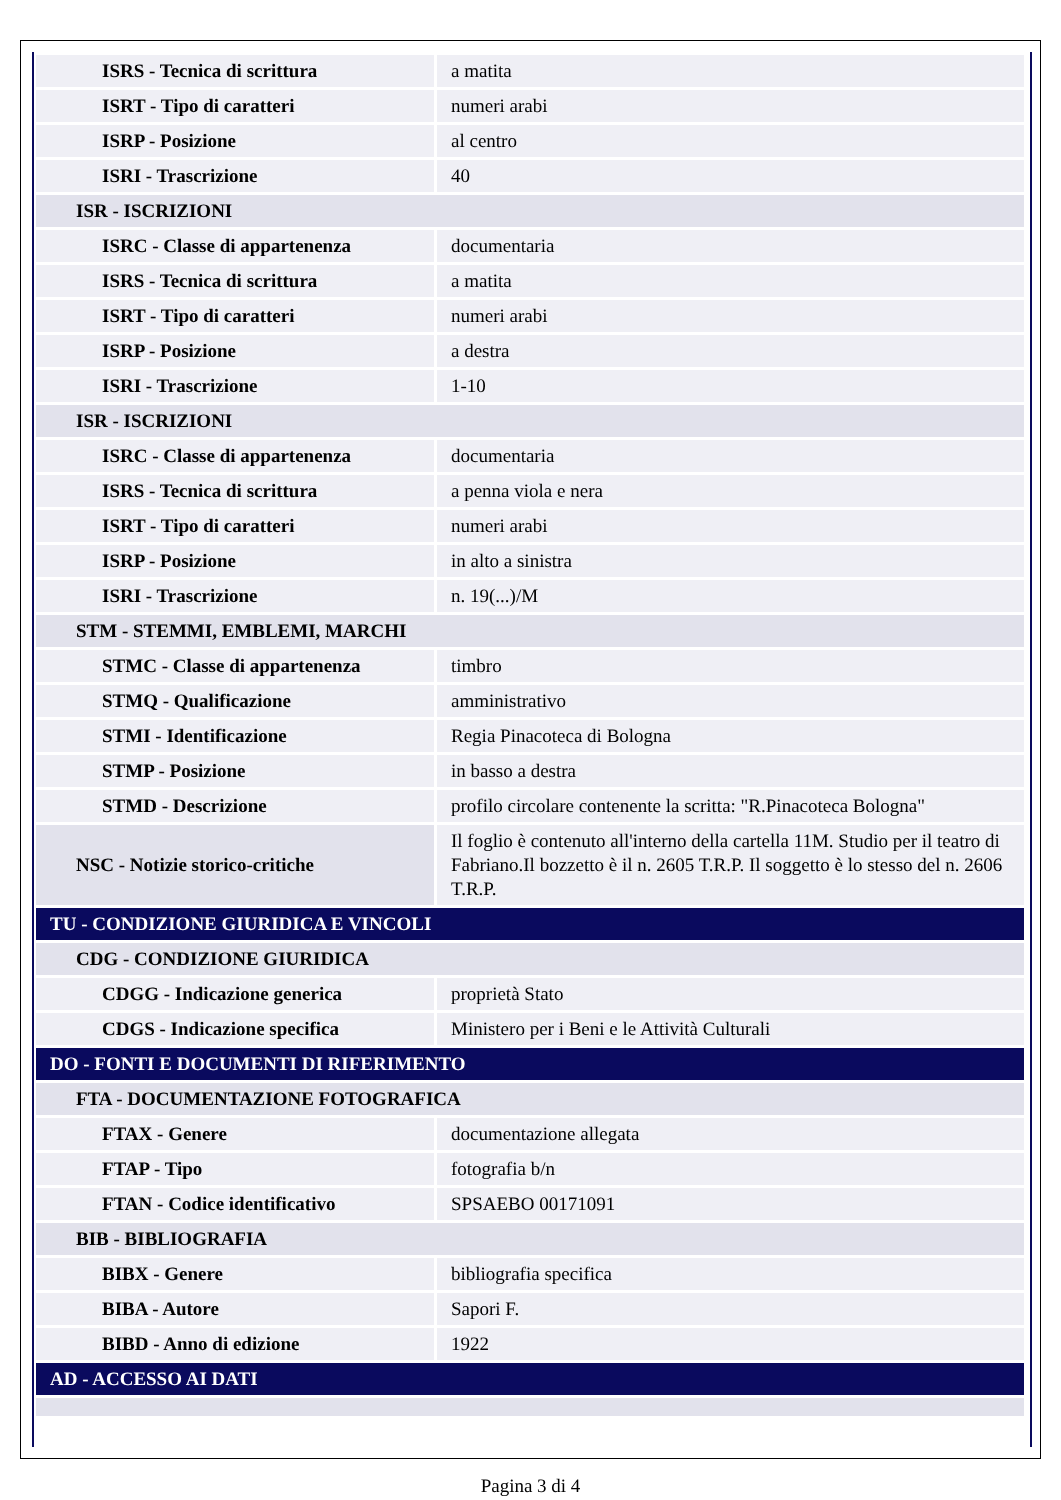| ISRS - Tecnica di scrittura | a matita |
| ISRT - Tipo di caratteri | numeri arabi |
| ISRP - Posizione | al centro |
| ISRI - Trascrizione | 40 |
| ISR - ISCRIZIONI | |
| ISRC - Classe di appartenenza | documentaria |
| ISRS - Tecnica di scrittura | a matita |
| ISRT - Tipo di caratteri | numeri arabi |
| ISRP - Posizione | a destra |
| ISRI - Trascrizione | 1-10 |
| ISR - ISCRIZIONI | |
| ISRC - Classe di appartenenza | documentaria |
| ISRS - Tecnica di scrittura | a penna viola e nera |
| ISRT - Tipo di caratteri | numeri arabi |
| ISRP - Posizione | in alto a sinistra |
| ISRI - Trascrizione | n. 19(...)/M |
| STM - STEMMI, EMBLEMI, MARCHI | |
| STMC - Classe di appartenenza | timbro |
| STMQ - Qualificazione | amministrativo |
| STMI - Identificazione | Regia Pinacoteca di Bologna |
| STMP - Posizione | in basso a destra |
| STMD - Descrizione | profilo circolare contenente la scritta: "R.Pinacoteca Bologna" |
| NSC - Notizie storico-critiche | Il foglio è contenuto all'interno della cartella 11M. Studio per il teatro di Fabriano.Il bozzetto è il n. 2605 T.R.P. Il soggetto è lo stesso del n. 2606 T.R.P. |
| TU - CONDIZIONE GIURIDICA E VINCOLI | |
| CDG - CONDIZIONE GIURIDICA | |
| CDGG - Indicazione generica | proprietà Stato |
| CDGS - Indicazione specifica | Ministero per i Beni e le Attività Culturali |
| DO - FONTI E DOCUMENTI DI RIFERIMENTO | |
| FTA - DOCUMENTAZIONE FOTOGRAFICA | |
| FTAX - Genere | documentazione allegata |
| FTAP - Tipo | fotografia b/n |
| FTAN - Codice identificativo | SPSAEBO 00171091 |
| BIB - BIBLIOGRAFIA | |
| BIBX - Genere | bibliografia specifica |
| BIBA - Autore | Sapori F. |
| BIBD - Anno di edizione | 1922 |
| AD - ACCESSO AI DATI | |
Pagina 3 di 4